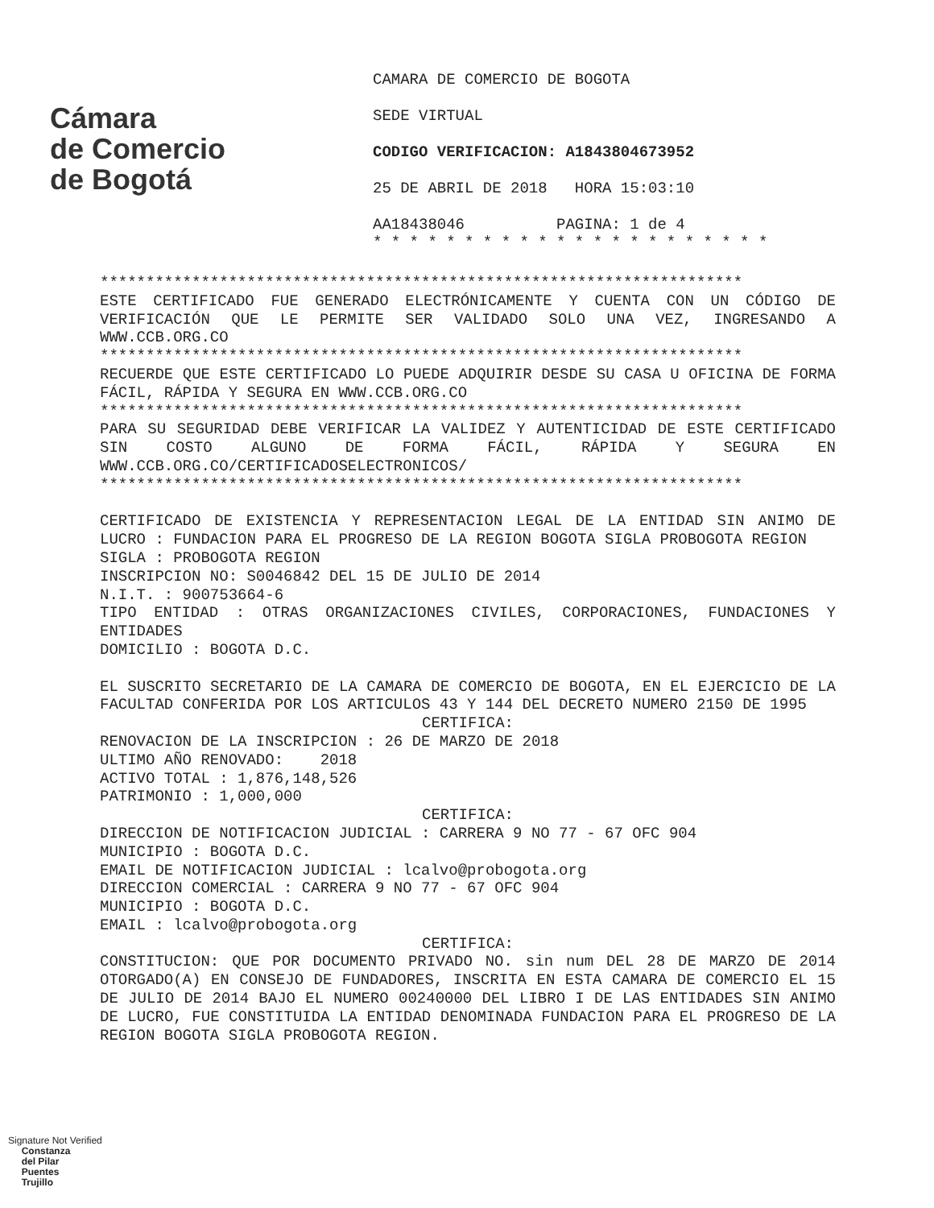Cámara
de Comercio
de Bogotá
CAMARA DE COMERCIO DE BOGOTA
SEDE VIRTUAL
CODIGO VERIFICACION: A1843804673952
25 DE ABRIL DE 2018 HORA 15:03:10
AA18438046 PAGINA: 1 de 4
* * * * * * * * * * * * * * * * * * * * * *
**********************************************************************
ESTE CERTIFICADO FUE GENERADO ELECTRÓNICAMENTE Y CUENTA CON UN CÓDIGO DE VERIFICACIÓN QUE LE PERMITE SER VALIDADO SOLO UNA VEZ, INGRESANDO A WWW.CCB.ORG.CO
**********************************************************************
RECUERDE QUE ESTE CERTIFICADO LO PUEDE ADQUIRIR DESDE SU CASA U OFICINA DE FORMA FÁCIL, RÁPIDA Y SEGURA EN WWW.CCB.ORG.CO
**********************************************************************
PARA SU SEGURIDAD DEBE VERIFICAR LA VALIDEZ Y AUTENTICIDAD DE ESTE CERTIFICADO SIN COSTO ALGUNO DE FORMA FÁCIL, RÁPIDA Y SEGURA EN WWW.CCB.ORG.CO/CERTIFICADOSELECTRONICOS/
**********************************************************************
CERTIFICADO DE EXISTENCIA Y REPRESENTACION LEGAL DE LA ENTIDAD SIN ANIMO DE LUCRO : FUNDACION PARA EL PROGRESO DE LA REGION BOGOTA SIGLA PROBOGOTA REGION
SIGLA : PROBOGOTA REGION
INSCRIPCION NO: S0046842 DEL 15 DE JULIO DE 2014
N.I.T. : 900753664-6
TIPO ENTIDAD : OTRAS ORGANIZACIONES CIVILES, CORPORACIONES, FUNDACIONES Y ENTIDADES
DOMICILIO : BOGOTA D.C.
EL SUSCRITO SECRETARIO DE LA CAMARA DE COMERCIO DE BOGOTA, EN EL EJERCICIO DE LA FACULTAD CONFERIDA POR LOS ARTICULOS 43 Y 144 DEL DECRETO NUMERO 2150 DE 1995
CERTIFICA:
RENOVACION DE LA INSCRIPCION : 26 DE MARZO DE 2018
ULTIMO AÑO RENOVADO: 2018
ACTIVO TOTAL : 1,876,148,526
PATRIMONIO : 1,000,000
CERTIFICA:
DIRECCION DE NOTIFICACION JUDICIAL : CARRERA 9 NO 77 - 67 OFC 904
MUNICIPIO : BOGOTA D.C.
EMAIL DE NOTIFICACION JUDICIAL : lcalvo@probogota.org
DIRECCION COMERCIAL : CARRERA 9 NO 77 - 67 OFC 904
MUNICIPIO : BOGOTA D.C.
EMAIL : lcalvo@probogota.org
CERTIFICA:
CONSTITUCION: QUE POR DOCUMENTO PRIVADO NO. sin num DEL 28 DE MARZO DE 2014 OTORGADO(A) EN CONSEJO DE FUNDADORES, INSCRITA EN ESTA CAMARA DE COMERCIO EL 15 DE JULIO DE 2014 BAJO EL NUMERO 00240000 DEL LIBRO I DE LAS ENTIDADES SIN ANIMO DE LUCRO, FUE CONSTITUIDA LA ENTIDAD DENOMINADA FUNDACION PARA EL PROGRESO DE LA REGION BOGOTA SIGLA PROBOGOTA REGION.
Signature Not Verified
Constanza
del Pilar
Puentes
Trujillo